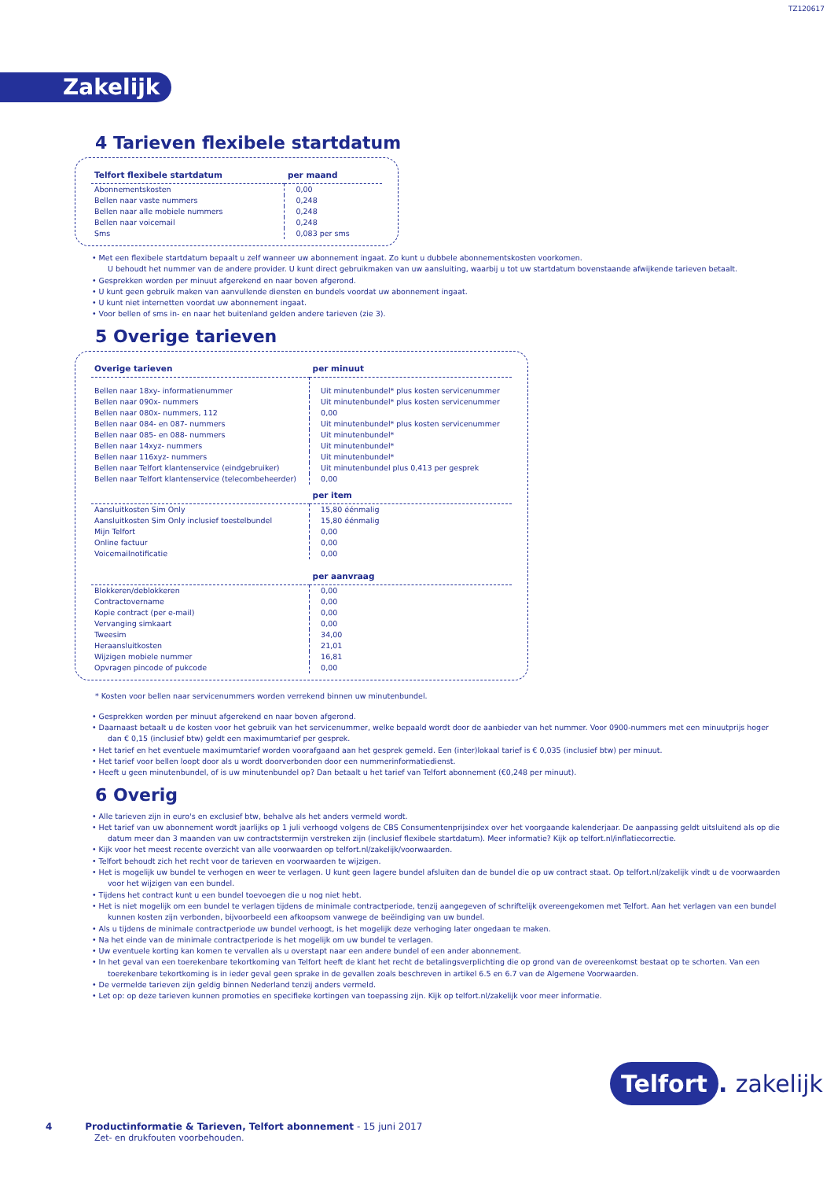TZ120617
Zakelijk
4 Tarieven flexibele startdatum
| Telfort flexibele startdatum | per maand |
| --- | --- |
| Abonnementskosten | 0,00 |
| Bellen naar vaste nummers | 0,248 |
| Bellen naar alle mobiele nummers | 0,248 |
| Bellen naar voicemail | 0,248 |
| Sms | 0,083 per sms |
• Met een flexibele startdatum bepaalt u zelf wanneer uw abonnement ingaat. Zo kunt u dubbele abonnementskosten voorkomen.
U behoudt het nummer van de andere provider. U kunt direct gebruikmaken van uw aansluiting, waarbij u tot uw startdatum bovenstaande afwijkende tarieven betaalt.
• Gesprekken worden per minuut afgerekend en naar boven afgerond.
• U kunt geen gebruik maken van aanvullende diensten en bundels voordat uw abonnement ingaat.
• U kunt niet internetten voordat uw abonnement ingaat.
• Voor bellen of sms in- en naar het buitenland gelden andere tarieven (zie 3).
5 Overige tarieven
| Overige tarieven | per minuut |
| --- | --- |
| Bellen naar 18xy- informatienummer | Uit minutenbundel* plus kosten servicenummer |
| Bellen naar 090x- nummers | Uit minutenbundel* plus kosten servicenummer |
| Bellen naar 080x- nummers, 112 | 0,00 |
| Bellen naar 084- en 087- nummers | Uit minutenbundel* plus kosten servicenummer |
| Bellen naar 085- en 088- nummers | Uit minutenbundel* |
| Bellen naar 14xyz- nummers | Uit minutenbundel* |
| Bellen naar 116xyz- nummers | Uit minutenbundel* |
| Bellen naar Telfort klantenservice (eindgebruiker) | Uit minutenbundel plus 0,413 per gesprek |
| Bellen naar Telfort klantenservice (telecombeheerder) | 0,00 |
| | per item |
| Aansluitkosten Sim Only | 15,80 éénmalig |
| Aansluitkosten Sim Only inclusief toestelbundel | 15,80 éénmalig |
| Mijn Telfort | 0,00 |
| Online factuur | 0,00 |
| Voicemailnotificatie | 0,00 |
| | per aanvraag |
| Blokkeren/deblokkeren | 0,00 |
| Contractovername | 0,00 |
| Kopie contract (per e-mail) | 0,00 |
| Vervanging simkaart | 0,00 |
| Tweesim | 34,00 |
| Heraansluitkosten | 21,01 |
| Wijzigen mobiele nummer | 16,81 |
| Opvragen pincode of pukcode | 0,00 |
* Kosten voor bellen naar servicenummers worden verrekend binnen uw minutenbundel.
• Gesprekken worden per minuut afgerekend en naar boven afgerond.
• Daarnaast betaalt u de kosten voor het gebruik van het servicenummer, welke bepaald wordt door de aanbieder van het nummer. Voor 0900-nummers met een minuutprijs hoger dan € 0,15 (inclusief btw) geldt een maximumtarief per gesprek.
• Het tarief en het eventuele maximumtarief worden voorafgaand aan het gesprek gemeld. Een (inter)lokaal tarief is € 0,035 (inclusief btw) per minuut.
• Het tarief voor bellen loopt door als u wordt doorverbonden door een nummerinformatiedienst.
• Heeft u geen minutenbundel, of is uw minutenbundel op? Dan betaalt u het tarief van Telfort abonnement (€0,248 per minuut).
6 Overig
• Alle tarieven zijn in euro's en exclusief btw, behalve als het anders vermeld wordt.
• Het tarief van uw abonnement wordt jaarlijks op 1 juli verhoogd volgens de CBS Consumentenprijsindex over het voorgaande kalenderjaar. De aanpassing geldt uitsluitend als op die datum meer dan 3 maanden van uw contractstermijn verstreken zijn (inclusief flexibele startdatum). Meer informatie? Kijk op telfort.nl/inflatiecorrectie.
• Kijk voor het meest recente overzicht van alle voorwaarden op telfort.nl/zakelijk/voorwaarden.
• Telfort behoudt zich het recht voor de tarieven en voorwaarden te wijzigen.
• Het is mogelijk uw bundel te verhogen en weer te verlagen. U kunt geen lagere bundel afsluiten dan de bundel die op uw contract staat. Op telfort.nl/zakelijk vindt u de voorwaarden voor het wijzigen van een bundel.
• Tijdens het contract kunt u een bundel toevoegen die u nog niet hebt.
• Het is niet mogelijk om een bundel te verlagen tijdens de minimale contractperiode, tenzij aangegeven of schriftelijk overeengekomen met Telfort. Aan het verlagen van een bundel kunnen kosten zijn verbonden, bijvoorbeeld een afkoopsom vanwege de beëindiging van uw bundel.
• Als u tijdens de minimale contractperiode uw bundel verhoogt, is het mogelijk deze verhoging later ongedaan te maken.
• Na het einde van de minimale contractperiode is het mogelijk om uw bundel te verlagen.
• Uw eventuele korting kan komen te vervallen als u overstapt naar een andere bundel of een ander abonnement.
• In het geval van een toerekenbare tekortkoming van Telfort heeft de klant het recht de betalingsverplichting die op grond van de overeenkomst bestaat op te schorten. Van een toerekenbare tekortkoming is in ieder geval geen sprake in de gevallen zoals beschreven in artikel 6.5 en 6.7 van de Algemene Voorwaarden.
• De vermelde tarieven zijn geldig binnen Nederland tenzij anders vermeld.
• Let op: op deze tarieven kunnen promoties en specifieke kortingen van toepassing zijn. Kijk op telfort.nl/zakelijk voor meer informatie.
Telfort. zakelijk
4 Productinformatie & Tarieven, Telfort abonnement - 15 juni 2017
Zet- en drukfouten voorbehouden.